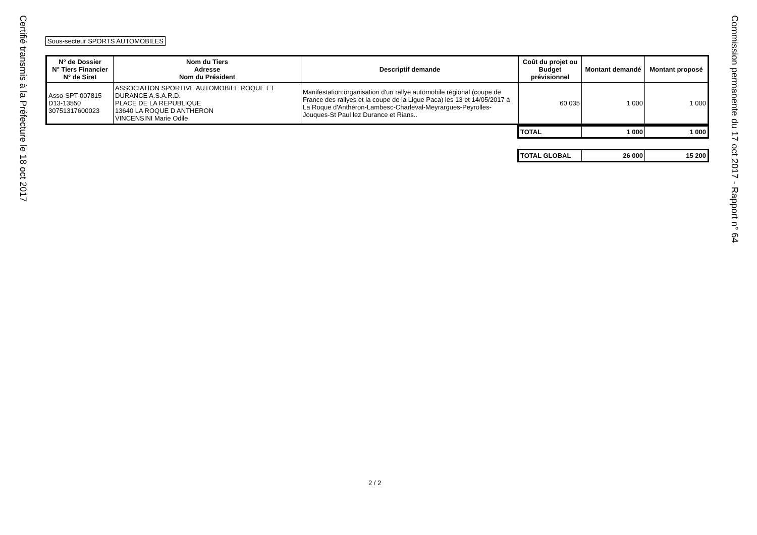Certifié transmis à la Préfecture le 18 oct 2017
Sous-secteur SPORTS AUTOMOBILES
| N° de Dossier N° Tiers Financier N° de Siret | Nom du Tiers Adresse Nom du Président | Descriptif demande | Coût du projet ou Budget prévisionnel | Montant demandé | Montant proposé |
| --- | --- | --- | --- | --- | --- |
| Asso-SPT-007815 D13-13550 30751317600023 | ASSOCIATION SPORTIVE AUTOMOBILE ROQUE ET DURANCE A.S.A.R.D. PLACE DE LA REPUBLIQUE 13640 LA ROQUE D ANTHERON VINCENSINI Marie Odile | Manifestation:organisation d'un rallye automobile régional (coupe de France des rallyes et la coupe de la Ligue Paca) les 13 et 14/05/2017 à La Roque d'Anthéron-Lambesc-Charleval-Meyrargues-Peyrolles- Jouques-St Paul lez Durance et Rians.. | 60 035 | 1 000 | 1 000 |
| TOTAL | 1 000 | 1 000 |
| TOTAL GLOBAL | 26 000 | 15 200 |
2 / 2
Commission permanente du 17 oct 2017 - Rapport n° 64